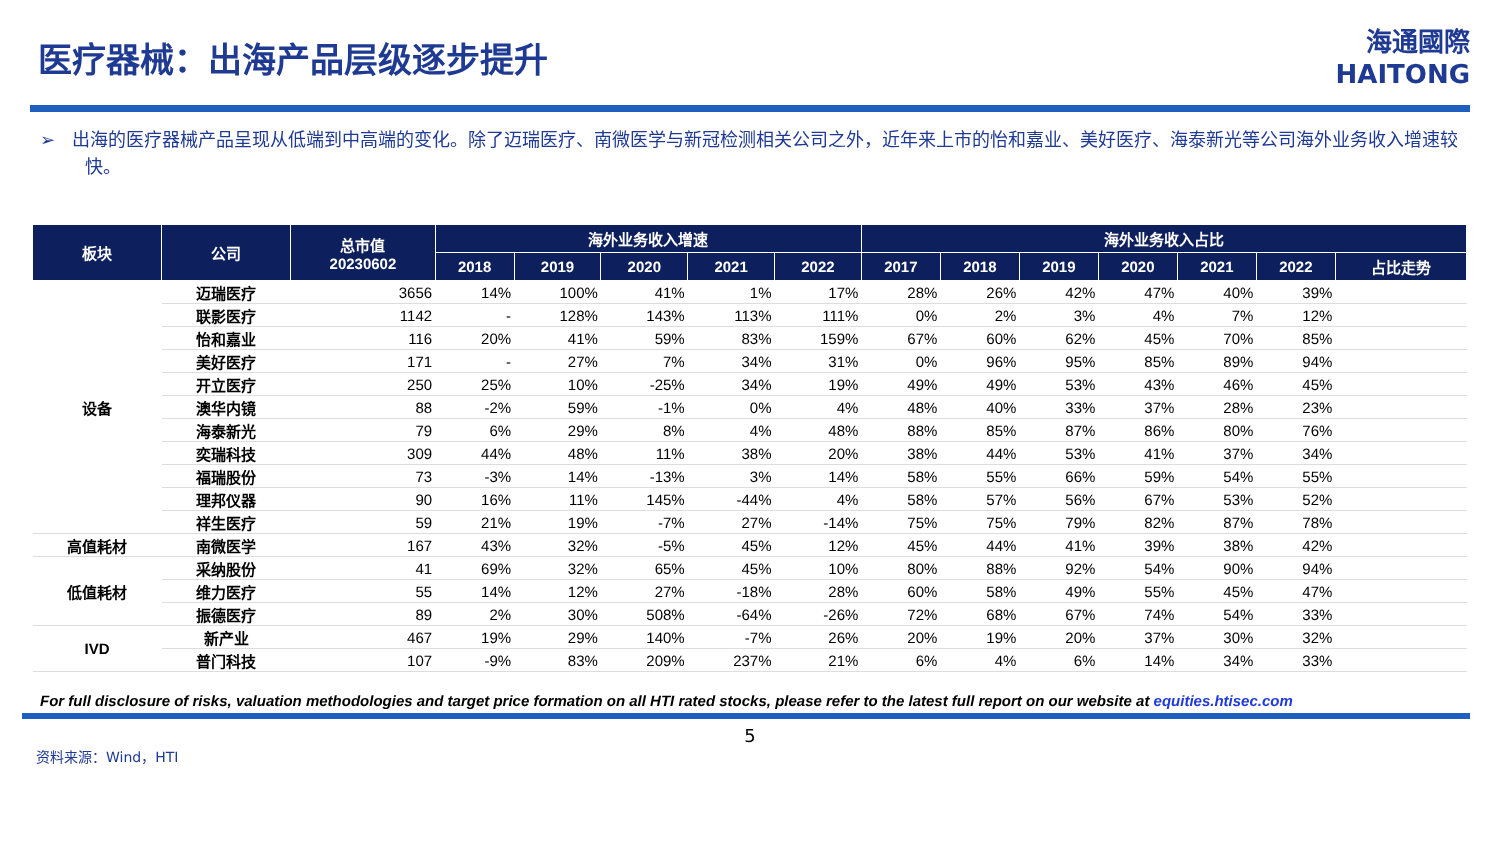医疗器械：出海产品层级逐步提升
海通國際
HAITONG
➢ 出海的医疗器械产品呈现从低端到中高端的变化。除了迈瑞医疗、南微医学与新冠检测相关公司之外，近年来上市的怡和嘉业、美好医疗、海泰新光等公司海外业务收入增速较快。
| 板块 | 公司 | 总市值 20230602 | 海外业务收入增速 | | | | | 海外业务收入占比 | | | | | | |
| --- | --- | --- | --- | --- | --- | --- | --- | --- | --- | --- | --- | --- | --- | --- |
| | | | 2018 | 2019 | 2020 | 2021 | 2022 | 2017 | 2018 | 2019 | 2020 | 2021 | 2022 | 占比走势 |
| 设备 | 迈瑞医疗 | 3656 | 14% | 100% | 41% | 1% | 17% | 28% | 26% | 42% | 47% | 40% | 39% | |
| | 联影医疗 | 1142 | - | 128% | 143% | 113% | 111% | 0% | 2% | 3% | 4% | 7% | 12% | |
| | 怡和嘉业 | 116 | 20% | 41% | 59% | 83% | 159% | 67% | 60% | 62% | 45% | 70% | 85% | |
| | 美好医疗 | 171 | - | 27% | 7% | 34% | 31% | 0% | 96% | 95% | 85% | 89% | 94% | |
| | 开立医疗 | 250 | 25% | 10% | -25% | 34% | 19% | 49% | 49% | 53% | 43% | 46% | 45% | |
| | 澳华内镜 | 88 | -2% | 59% | -1% | 0% | 4% | 48% | 40% | 33% | 37% | 28% | 23% | |
| | 海泰新光 | 79 | 6% | 29% | 8% | 4% | 48% | 88% | 85% | 87% | 86% | 80% | 76% | |
| | 奕瑞科技 | 309 | 44% | 48% | 11% | 38% | 20% | 38% | 44% | 53% | 41% | 37% | 34% | |
| | 福瑞股份 | 73 | -3% | 14% | -13% | 3% | 14% | 58% | 55% | 66% | 59% | 54% | 55% | |
| | 理邦仪器 | 90 | 16% | 11% | 145% | -44% | 4% | 58% | 57% | 56% | 67% | 53% | 52% | |
| | 祥生医疗 | 59 | 21% | 19% | -7% | 27% | -14% | 75% | 75% | 79% | 82% | 87% | 78% | |
| 高值耗材 | 南微医学 | 167 | 43% | 32% | -5% | 45% | 12% | 45% | 44% | 41% | 39% | 38% | 42% | |
| 低值耗材 | 采纳股份 | 41 | 69% | 32% | 65% | 45% | 10% | 80% | 88% | 92% | 54% | 90% | 94% | |
| | 维力医疗 | 55 | 14% | 12% | 27% | -18% | 28% | 60% | 58% | 49% | 55% | 45% | 47% | |
| | 振德医疗 | 89 | 2% | 30% | 508% | -64% | -26% | 72% | 68% | 67% | 74% | 54% | 33% | |
| IVD | 新产业 | 467 | 19% | 29% | 140% | -7% | 26% | 20% | 19% | 20% | 37% | 30% | 32% | |
| | 普门科技 | 107 | -9% | 83% | 209% | 237% | 21% | 6% | 4% | 6% | 14% | 34% | 33% | |
For full disclosure of risks, valuation methodologies and target price formation on all HTI rated stocks, please refer to the latest full report on our website at equities.htisec.com
5
资料来源：Wind，HTI